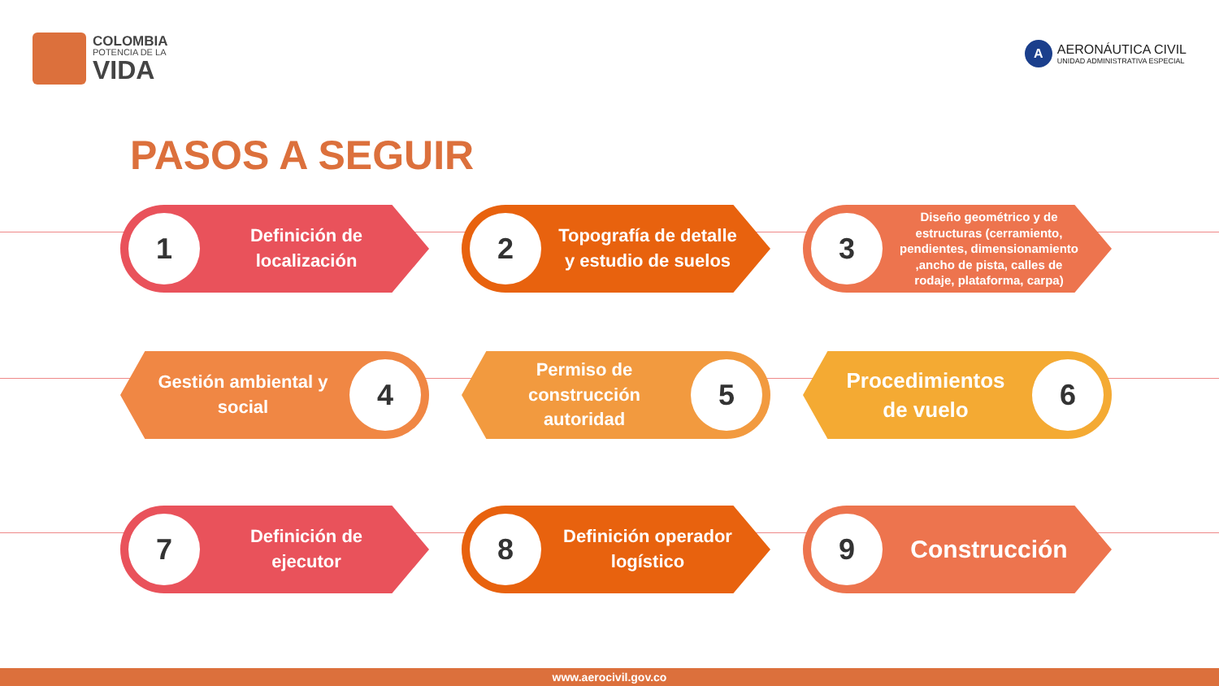COLOMBIA
POTENCIA DE LA
VIDA
A
AERONÁUTICA CIVIL
UNIDAD ADMINISTRATIVA ESPECIAL
PASOS A SEGUIR
1
Definición de localización
2
Topografía de detalle y estudio de suelos
3
Diseño geométrico y de estructuras (cerramiento, pendientes, dimensionamiento ,ancho de pista, calles de rodaje, plataforma, carpa)
4
Gestión ambiental y social
5
Permiso de construcción autoridad
6
Procedimientos de vuelo
7
Definición de ejecutor
8
Definición operador logístico
9
Construcción
www.aerocivil.gov.co